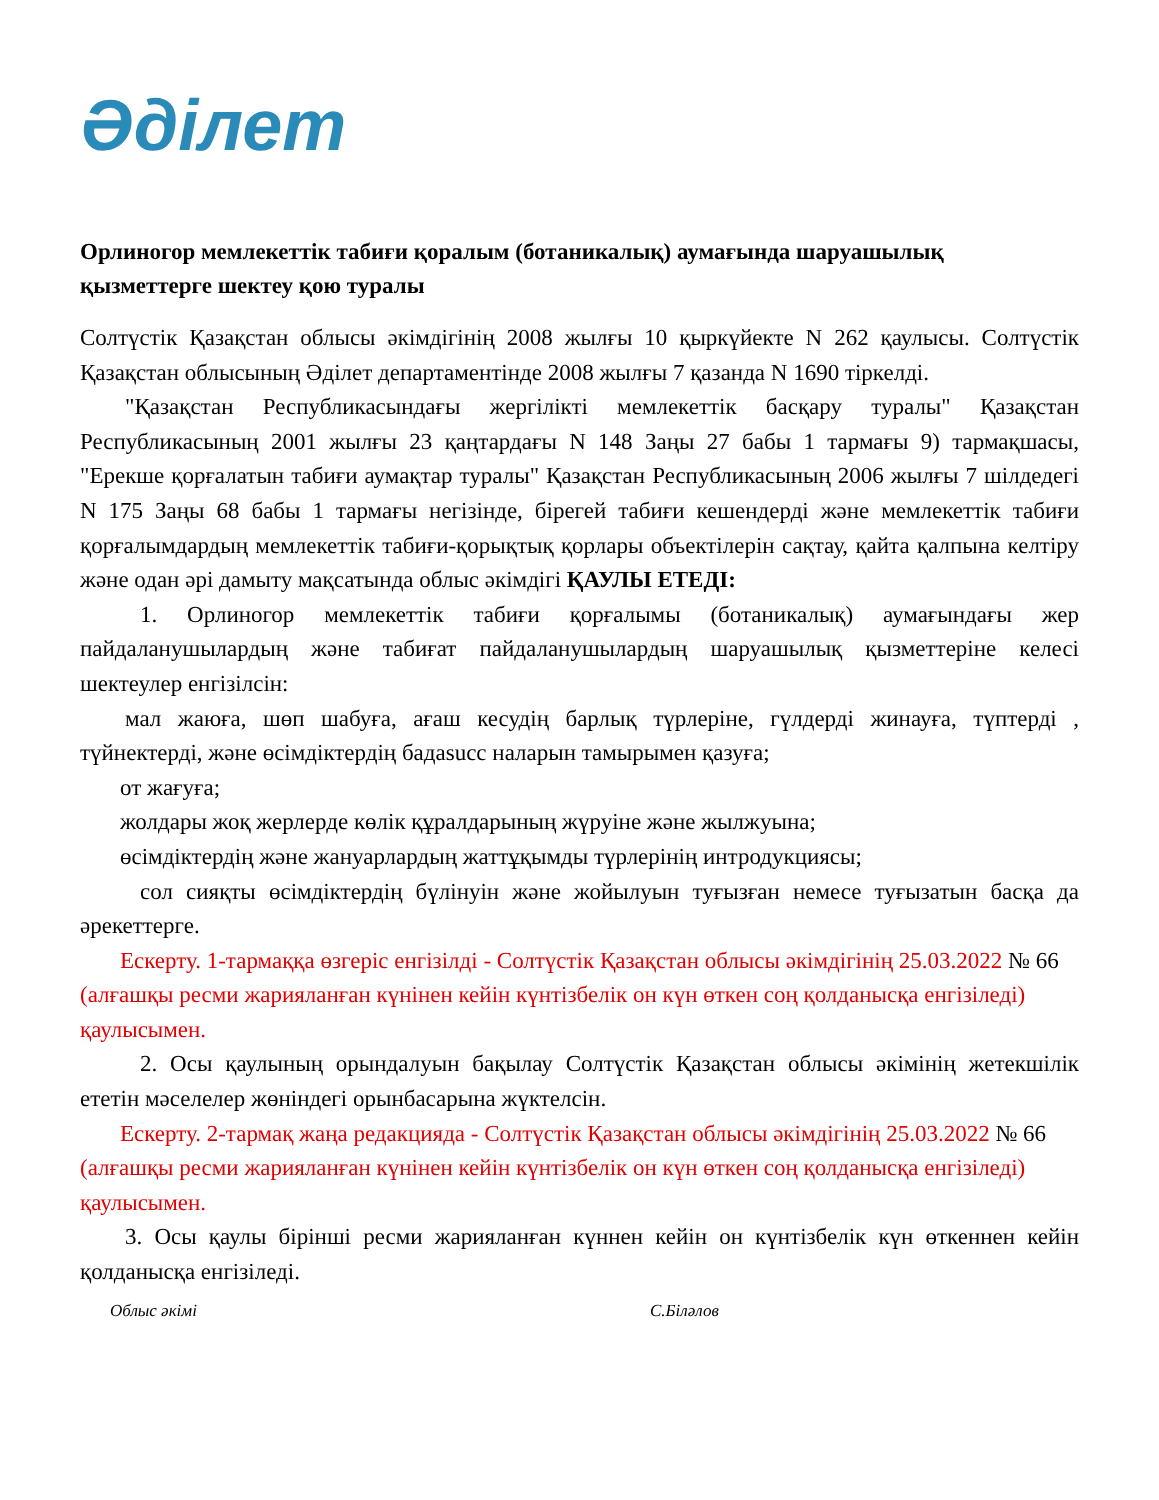Әділет
Орлиногор мемлекеттік табиғи қоралым (ботаникалық) аумағында шаруашылық қызметтерге шектеу қою туралы
Солтүстік Қазақстан облысы әкімдігінің 2008 жылғы 10 қыркүйекте N 262 қаулысы. Солтүстік Қазақстан облысының Әділет департаментінде 2008 жылғы 7 қазанда N 1690 тіркелді.
"Қазақстан Республикасындағы жергілікті мемлекеттік басқару туралы" Қазақстан Республикасының 2001 жылғы 23 қаңтардағы N 148 Заңы 27 бабы 1 тармағы 9) тармақшасы, "Ерекше қорғалатын табиғи аумақтар туралы" Қазақстан Республикасының 2006 жылғы 7 шілдедегі N 175 Заңы 68 бабы 1 тармағы негізінде, бірегей табиғи кешендерді және мемлекеттік табиғи қорғалымдардың мемлекеттік табиғи-қорықтық қорлары объектілерін сақтау, қайта қалпына келтіру және одан әрі дамыту мақсатында облыс әкімдігі ҚАУЛЫ ЕТЕДІ:
1. Орлиногор мемлекеттік табиғи қорғалымы (ботаникалық) аумағындағы жер пайдаланушылардың және табиғат пайдаланушылардың шаруашылық қызметтеріне келесі шектеулер енгізілсін:
мал жаюға, шөп шабуға, ағаш кесудің барлық түрлеріне, гүлдерді жинауға, түптерді , түйнектерді, және өсімдіктердің бадаsucc наларын тамырымен қазуға;
от жағуға;
жолдары жоқ жерлерде көлік құралдарының жүруіне және жылжуына;
өсімдіктердің және жануарлардың жаттұқымды түрлерінің интродукциясы;
сол сияқты өсімдіктердің бүлінуін және жойылуын туғызған немесе туғызатын басқа да әрекеттерге.
Ескерту. 1-тармаққа өзгеріс енгізілді - Солтүстік Қазақстан облысы әкімдігінің 25.03.2022 № 66 (алғашқы ресми жарияланған күнінен кейін күнтізбелік он күн өткен соң қолданысқа енгізіледі) қаулысымен.
2. Осы қаулының орындалуын бақылау Солтүстік Қазақстан облысы әкімінің жетекшілік ететін мәселелер жөніндегі орынбасарына жүктелсін.
Ескерту. 2-тармақ жаңа редакцияда - Солтүстік Қазақстан облысы әкімдігінің 25.03.2022 № 66 (алғашқы ресми жарияланған күнінен кейін күнтізбелік он күн өткен соң қолданысқа енгізіледі) қаулысымен.
3. Осы қаулы бірінші ресми жарияланған күннен кейін он күнтізбелік күн өткеннен кейін қолданысқа енгізіледі.
Облыс әкімі С.Біләлов